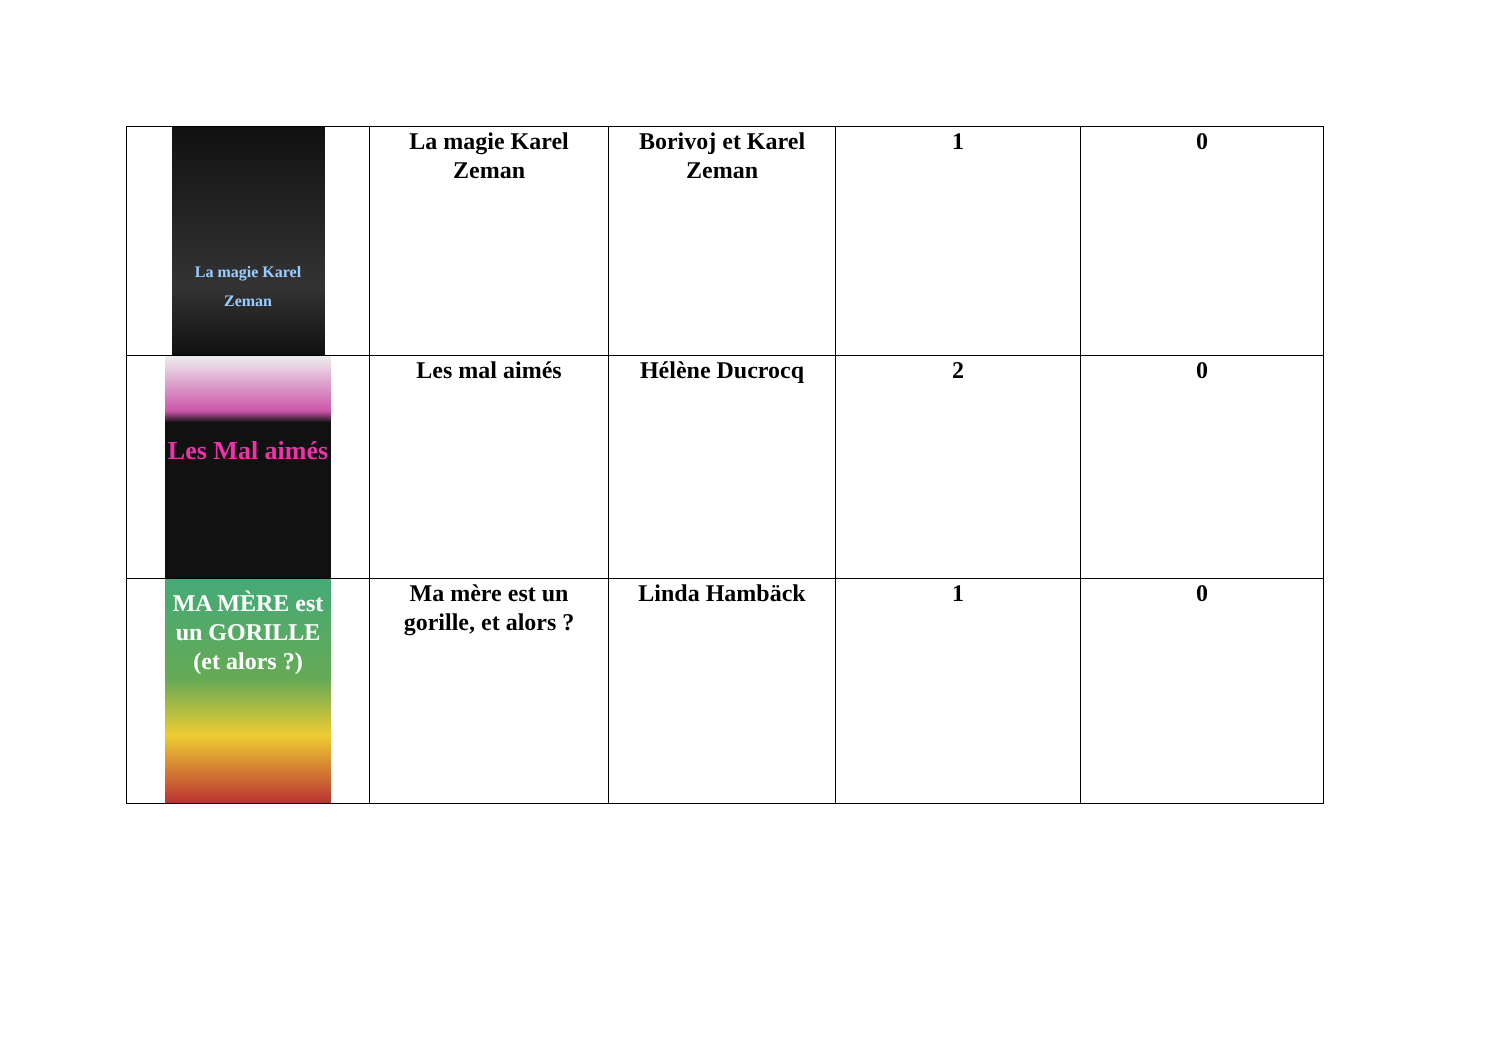| La magie Karel Zeman | La magie Karel Zeman | Borivoj et Karel Zeman | 1 | 0 |
| Les Mal aimés | Les mal aimés | Hélène Ducrocq | 2 | 0 |
| MA MÈRE est un GORILLE (et alors ?) | Ma mère est un gorille, et alors ? | Linda Hambäck | 1 | 0 |